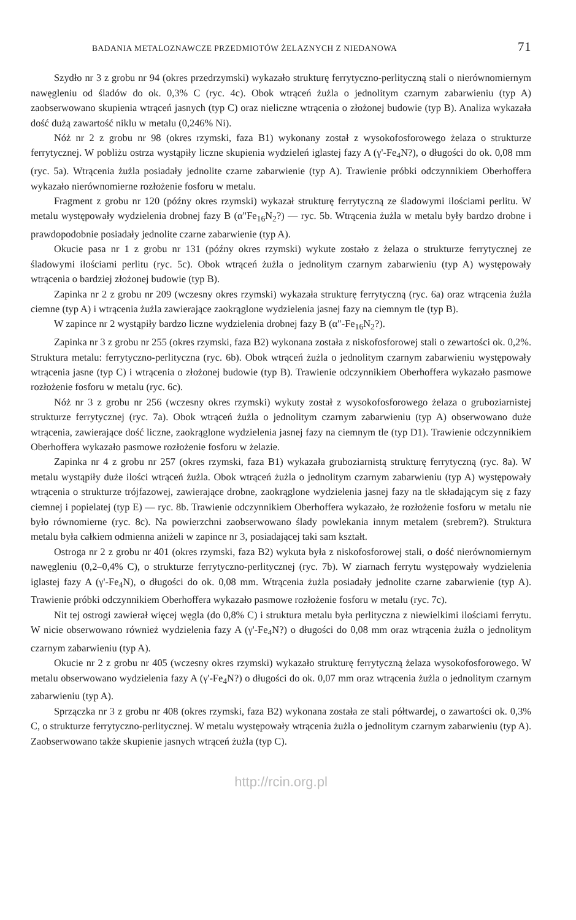BADANIA METALOZNAWCZE PRZEDMIOTÓW ŻELAZNYCH Z NIEDANOWA 71
Szydło nr 3 z grobu nr 94 (okres przedrzymski) wykazało strukturę ferrytyczno-perlityczną stali o nierównomiernym nawęgleniu od śladów do ok. 0,3% C (ryc. 4c). Obok wtrąceń żużla o jednolitym czarnym zabarwieniu (typ A) zaobserwowano skupienia wtrąceń jasnych (typ C) oraz nieliczne wtrącenia o złożonej budowie (typ B). Analiza wykazała dość dużą zawartość niklu w metalu (0,246% Ni).
Nóż nr 2 z grobu nr 98 (okres rzymski, faza B1) wykonany został z wysokofosforowego żelaza o strukturze ferrytycznej. W pobliżu ostrza wystąpiły liczne skupienia wydzieleń iglastej fazy A (γ'-Fe<sub>4</sub>N?), o długości do ok. 0,08 mm (ryc. 5a). Wtrącenia żużla posiadały jednolite czarne zabarwienie (typ A). Trawienie próbki odczynnikiem Oberhoffera wykazało nierównomierne rozłożenie fosforu w metalu.
Fragment z grobu nr 120 (późny okres rzymski) wykazał strukturę ferrytyczną ze śladowymi ilościami perlitu. W metalu występowały wydzielenia drobnej fazy B (α"Fe<sub>16</sub>N<sub>2</sub>?) — ryc. 5b. Wtrącenia żużla w metalu były bardzo drobne i prawdopodobnie posiadały jednolite czarne zabarwienie (typ A).
Okucie pasa nr 1 z grobu nr 131 (późny okres rzymski) wykute zostało z żelaza o strukturze ferrytycznej ze śladowymi ilościami perlitu (ryc. 5c). Obok wtrąceń żużla o jednolitym czarnym zabarwieniu (typ A) występowały wtrącenia o bardziej złożonej budowie (typ B).
Zapinka nr 2 z grobu nr 209 (wczesny okres rzymski) wykazała strukturę ferrytyczną (ryc. 6a) oraz wtrącenia żużla ciemne (typ A) i wtrącenia żużla zawierające zaokrąglone wydzielenia jasnej fazy na ciemnym tle (typ B).
W zapince nr 2 wystąpiły bardzo liczne wydzielenia drobnej fazy B (α"-Fe<sub>16</sub>N<sub>2</sub>?).
Zapinka nr 3 z grobu nr 255 (okres rzymski, faza B2) wykonana została z niskofosforowej stali o zewartości ok. 0,2%. Struktura metalu: ferrytyczno-perlityczna (ryc. 6b). Obok wtrąceń żużla o jednolitym czarnym zabarwieniu występowały wtrącenia jasne (typ C) i wtrącenia o złożonej budowie (typ B). Trawienie odczynnikiem Oberhoffera wykazało pasmowe rozłożenie fosforu w metalu (ryc. 6c).
Nóż nr 3 z grobu nr 256 (wczesny okres rzymski) wykuty został z wysokofosforowego żelaza o gruboziarnistej strukturze ferrytycznej (ryc. 7a). Obok wtrąceń żużla o jednolitym czarnym zabarwieniu (typ A) obserwowano duże wtrącenia, zawierające dość liczne, zaokrąglone wydzielenia jasnej fazy na ciemnym tle (typ D1). Trawienie odczynnikiem Oberhoffera wykazało pasmowe rozłożenie fosforu w żelazie.
Zapinka nr 4 z grobu nr 257 (okres rzymski, faza B1) wykazała gruboziarnistą strukturę ferrytyczną (ryc. 8a). W metalu wystąpiły duże ilości wtrąceń żużla. Obok wtrąceń żużla o jednolitym czarnym zabarwieniu (typ A) występowały wtrącenia o strukturze trójfazowej, zawierające drobne, zaokrąglone wydzielenia jasnej fazy na tle składającym się z fazy ciemnej i popielatej (typ E) — ryc. 8b. Trawienie odczynnikiem Oberhoffera wykazało, że rozłożenie fosforu w metalu nie było równomierne (ryc. 8c). Na powierzchni zaobserwowano ślady powlekania innym metalem (srebrem?). Struktura metalu była całkiem odmienna aniżeli w zapince nr 3, posiadającej taki sam kształt.
Ostroga nr 2 z grobu nr 401 (okres rzymski, faza B2) wykuta była z niskofosforowej stali, o dość nierównomiernym nawęgleniu (0,2–0,4% C), o strukturze ferrytyczno-perlitycznej (ryc. 7b). W ziarnach ferrytu występowały wydzielenia iglastej fazy A (γ'-Fe<sub>4</sub>N), o długości do ok. 0,08 mm. Wtrącenia żużla posiadały jednolite czarne zabarwienie (typ A). Trawienie próbki odczynnikiem Oberhoffera wykazało pasmowe rozłożenie fosforu w metalu (ryc. 7c).
Nit tej ostrogi zawierał więcej węgla (do 0,8% C) i struktura metalu była perlityczna z niewielkimi ilościami ferrytu. W nicie obserwowano również wydzielenia fazy A (γ'-Fe<sub>4</sub>N?) o długości do 0,08 mm oraz wtrącenia żużla o jednolitym czarnym zabarwieniu (typ A).
Okucie nr 2 z grobu nr 405 (wczesny okres rzymski) wykazało strukturę ferrytyczną żelaza wysokofosforowego. W metalu obserwowano wydzielenia fazy A (γ'-Fe<sub>4</sub>N?) o długości do ok. 0,07 mm oraz wtrącenia żużla o jednolitym czarnym zabarwieniu (typ A).
Sprzączka nr 3 z grobu nr 408 (okres rzymski, faza B2) wykonana została ze stali półtwardej, o zawartości ok. 0,3% C, o strukturze ferrytyczno-perlitycznej. W metalu występowały wtrącenia żużla o jednolitym czarnym zabarwieniu (typ A). Zaobserwowano także skupienie jasnych wtrąceń żużla (typ C).
http://rcin.org.pl